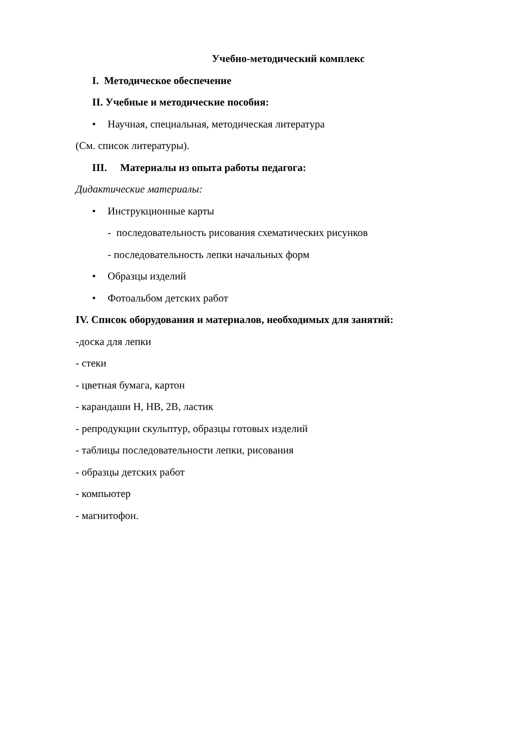Учебно-методический комплекс
I. Методическое обеспечение
II. Учебные и методические пособия:
• Научная, специальная, методическая литература
(См. список литературы).
III. Материалы из опыта работы педагога:
Дидактические материалы:
• Инструкционные карты
- последовательность рисования схематических рисунков
- последовательность лепки начальных форм
• Образцы изделий
• Фотоальбом детских работ
IV. Список оборудования и материалов, необходимых для занятий:
-доска для лепки
- стеки
- цветная бумага, картон
- карандаши Н, НВ, 2В, ластик
- репродукции скульптур, образцы готовых изделий
- таблицы последовательности лепки, рисования
- образцы детских работ
- компьютер
- магнитофон.